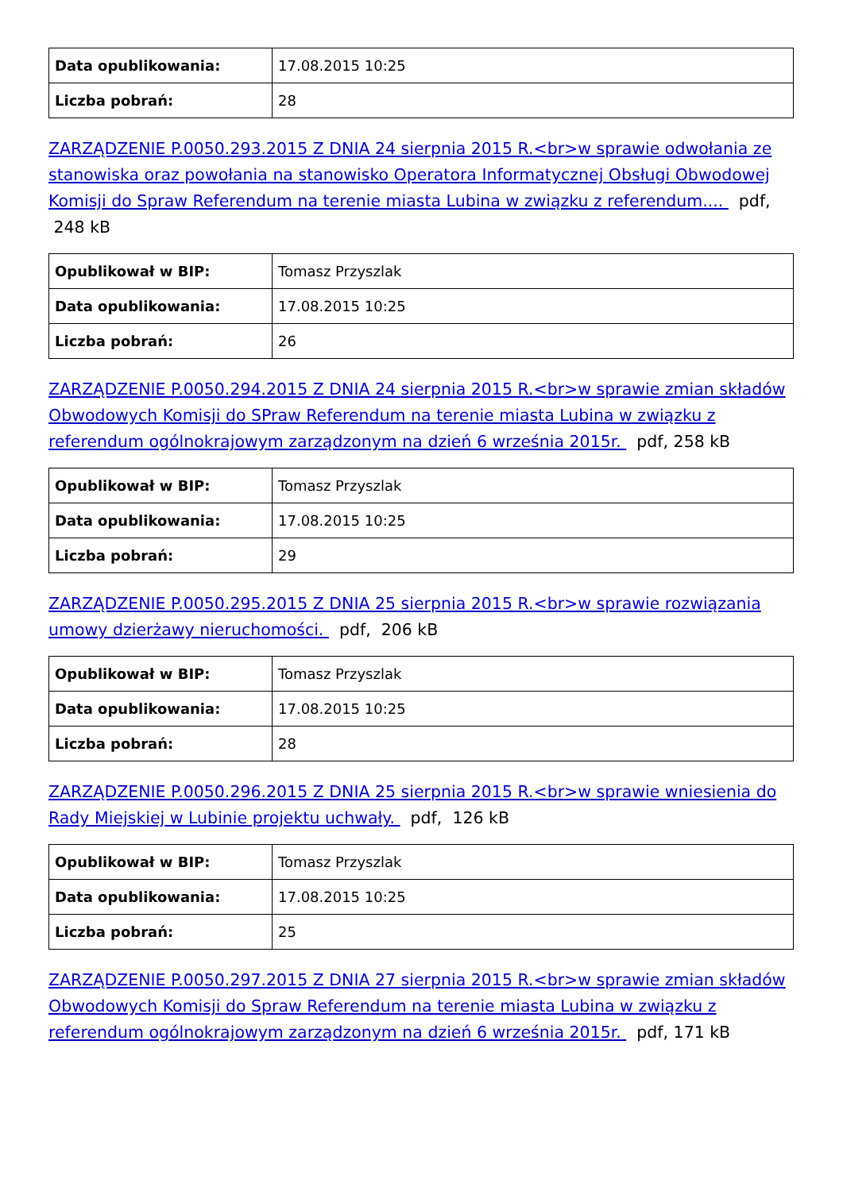| Data opublikowania: | 17.08.2015 10:25 |
| Liczba pobrań: | 28 |
ZARZĄDZENIE P.0050.293.2015 Z DNIA 24 sierpnia 2015 R.<br>w sprawie odwołania ze stanowiska oraz powołania na stanowisko Operatora Informatycznej Obsługi Obwodowej Komisji do Spraw Referendum na terenie miasta Lubina w związku z referendum.... pdf, 248 kB
| Opublikował w BIP: | Tomasz Przyszlak |
| Data opublikowania: | 17.08.2015 10:25 |
| Liczba pobrań: | 26 |
ZARZĄDZENIE P.0050.294.2015 Z DNIA 24 sierpnia 2015 R.<br>w sprawie zmian składów Obwodowych Komisji do SPraw Referendum na terenie miasta Lubina w związku z referendum ogólnokrajowym zarządzonym na dzień 6 września 2015r. pdf, 258 kB
| Opublikował w BIP: | Tomasz Przyszlak |
| Data opublikowania: | 17.08.2015 10:25 |
| Liczba pobrań: | 29 |
ZARZĄDZENIE P.0050.295.2015 Z DNIA 25 sierpnia 2015 R.<br>w sprawie rozwiązania umowy dzierżawy nieruchomości. pdf, 206 kB
| Opublikował w BIP: | Tomasz Przyszlak |
| Data opublikowania: | 17.08.2015 10:25 |
| Liczba pobrań: | 28 |
ZARZĄDZENIE P.0050.296.2015 Z DNIA 25 sierpnia 2015 R.<br>w sprawie wniesienia do Rady Miejskiej w Lubinie projektu uchwały. pdf, 126 kB
| Opublikował w BIP: | Tomasz Przyszlak |
| Data opublikowania: | 17.08.2015 10:25 |
| Liczba pobrań: | 25 |
ZARZĄDZENIE P.0050.297.2015 Z DNIA 27 sierpnia 2015 R.<br>w sprawie zmian składów Obwodowych Komisji do Spraw Referendum na terenie miasta Lubina w związku z referendum ogólnokrajowym zarządzonym na dzień 6 września 2015r. pdf, 171 kB